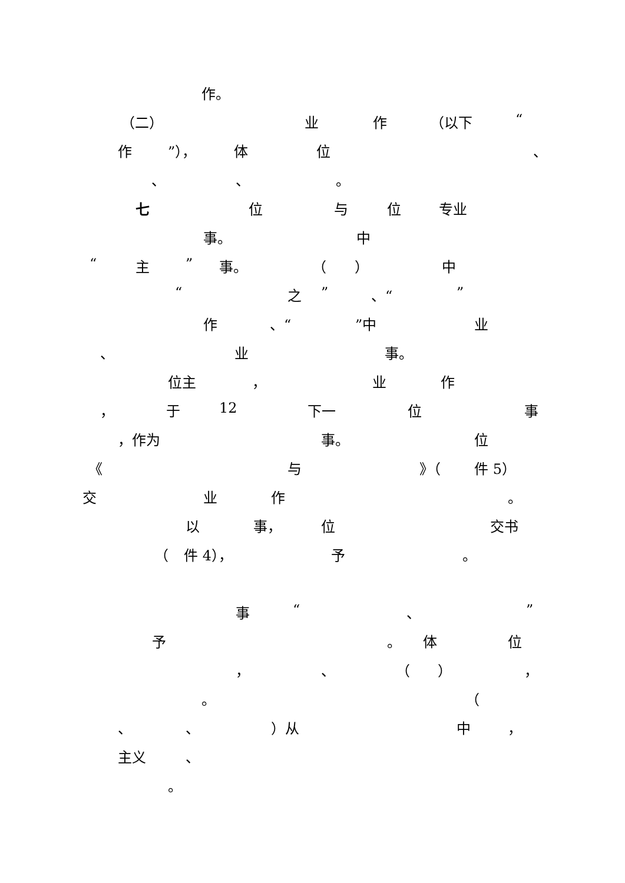作。
（二） 业 作 （以下 “
作”）， 体 位 、
、 、 。
七 位 与 位 专业
事。 中
“主” 事。 （ ） 中
“之” 、“”
作 、“”中 业
、 业 事。
位主 ， 业 作
， 于 12 下一 位 事
，作为 事。 位
《 与 》（ 件 5）
交 业 作 。
以 事， 位 交书
（ 件 4）， 予 。
事 “、”
予 。 体 位
， 、 （ ） ，
。 （
、 、 ）从 中 ，
主义 、
。